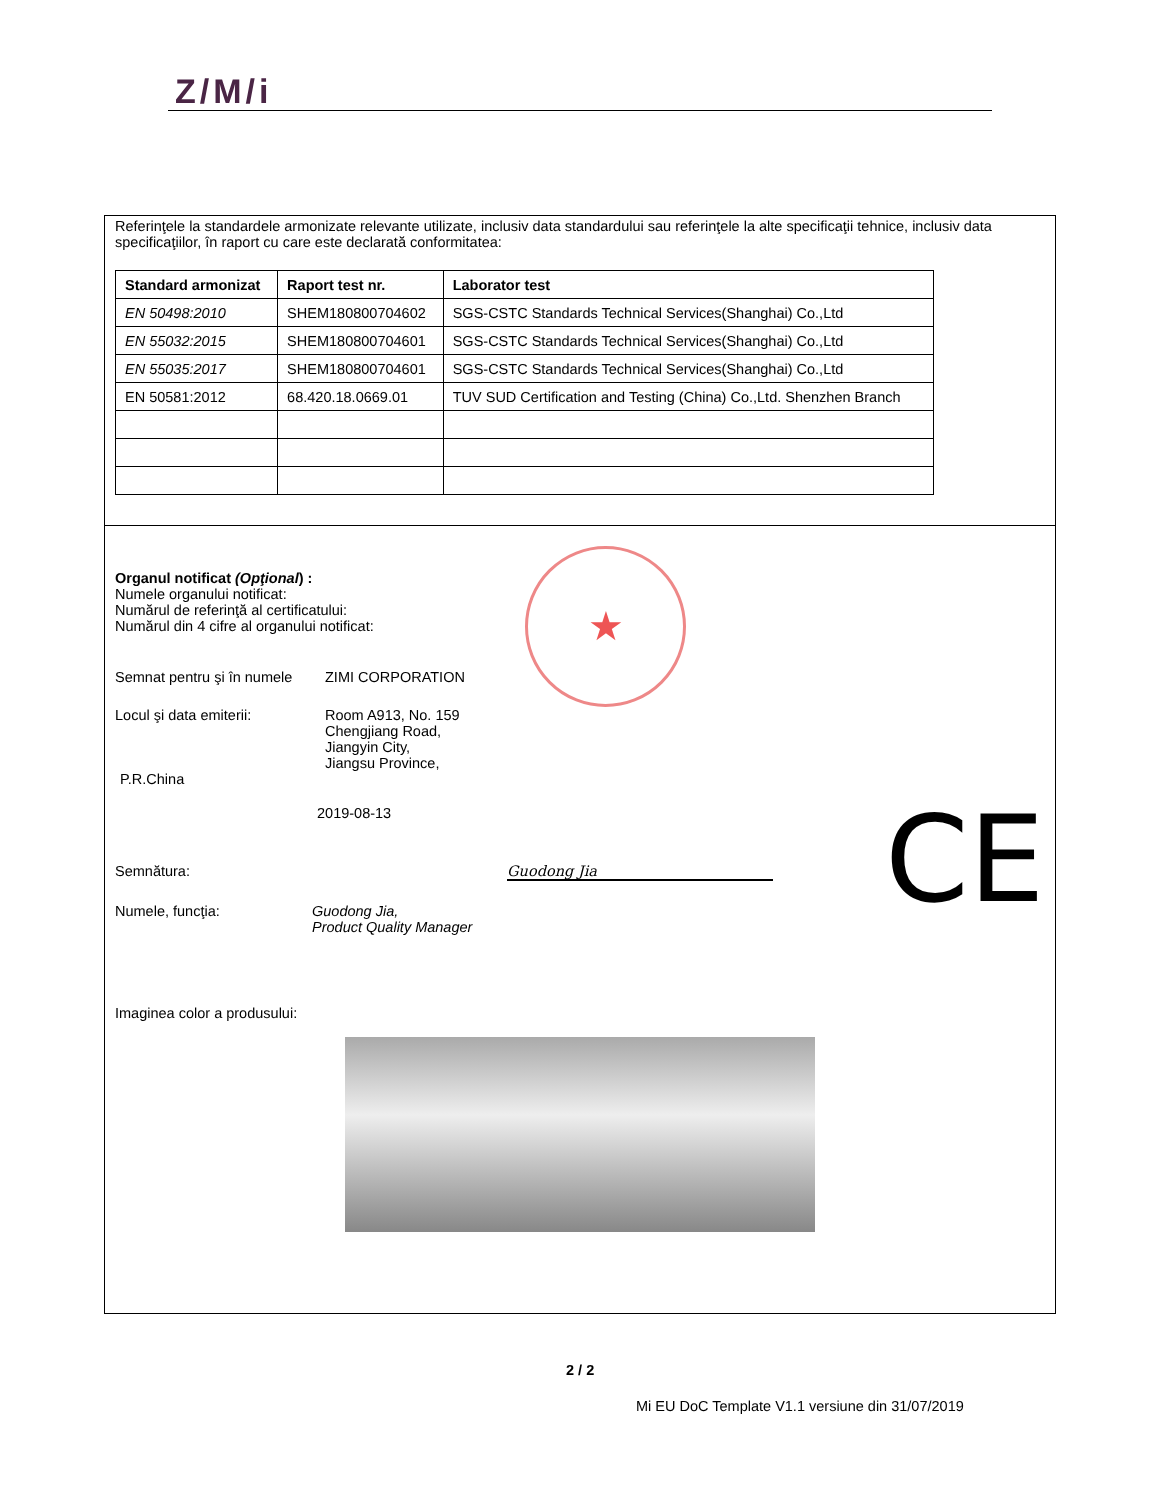Z/M/i
Referinţele la standardele armonizate relevante utilizate, inclusiv data standardului sau referinţele la alte specificaţii tehnice, inclusiv data specificaţiilor, în raport cu care este declarată conformitatea:
| Standard armonizat | Raport test nr. | Laborator test |
| --- | --- | --- |
| EN 50498:2010 | SHEM180800704602 | SGS-CSTC Standards Technical Services(Shanghai) Co.,Ltd |
| EN 55032:2015 | SHEM180800704601 | SGS-CSTC Standards Technical Services(Shanghai) Co.,Ltd |
| EN 55035:2017 | SHEM180800704601 | SGS-CSTC Standards Technical Services(Shanghai) Co.,Ltd |
| EN 50581:2012 | 68.420.18.0669.01 | TUV SUD Certification and Testing (China) Co.,Ltd. Shenzhen Branch |
Organul notificat (Opţional) :
Numele organului notificat:
Numărul de referinţă al certificatului:
Numărul din 4 cifre al organului notificat:
Semnat pentru şi în numele
ZIMI CORPORATION
Locul şi data emiterii: Room A913, No. 159
Chengjiang Road,
Jiangyin City,
Jiangsu Province,
P.R.China
2019-08-13
Semnătura: Guodong Jia
Numele, funcţia: Guodong Jia,
Product Quality Manager
Imaginea color a produsului:
★
CE
2 / 2
Mi EU DoC Template V1.1 versiune din 31/07/2019